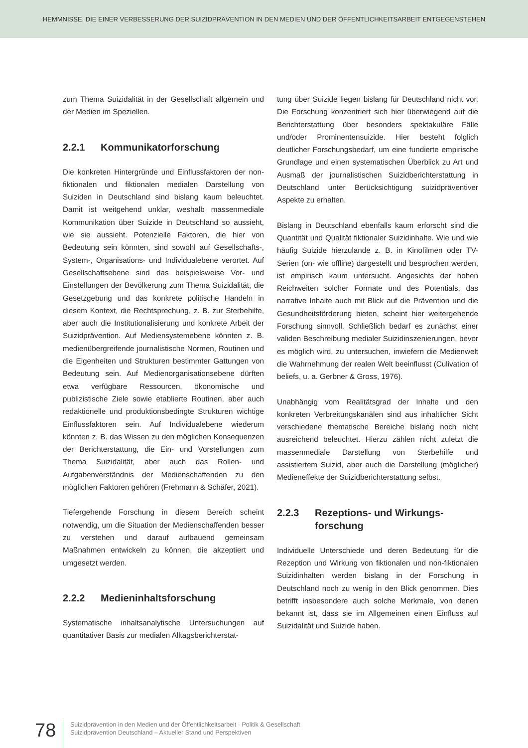HEMMNISSE, DIE EINER VERBESSERUNG DER SUIZIDPRÄVENTION IN DEN MEDIEN UND DER ÖFFENTLICHKEITSARBEIT ENTGEGENSTEHEN
zum Thema Suizidalität in der Gesellschaft allgemein und der Medien im Speziellen.
2.2.1 Kommunikatorforschung
Die konkreten Hintergründe und Einflussfaktoren der non-fiktionalen und fiktionalen medialen Darstellung von Suiziden in Deutschland sind bislang kaum beleuchtet. Damit ist weitgehend unklar, weshalb massenmediale Kommunikation über Suizide in Deutschland so aussieht, wie sie aussieht. Potenzielle Faktoren, die hier von Bedeutung sein könnten, sind sowohl auf Gesellschafts-, System-, Organisations- und Individualebene verortet. Auf Gesellschaftsebene sind das beispielsweise Vor- und Einstellungen der Bevölkerung zum Thema Suizidalität, die Gesetzgebung und das konkrete politische Handeln in diesem Kontext, die Rechtsprechung, z. B. zur Sterbehilfe, aber auch die Institutionalisierung und konkrete Arbeit der Suizidprävention. Auf Mediensystemebene könnten z. B. medienübergreifende journalistische Normen, Routinen und die Eigenheiten und Strukturen bestimmter Gattungen von Bedeutung sein. Auf Medienorganisationsebene dürften etwa verfügbare Ressourcen, ökonomische und publizistische Ziele sowie etablierte Routinen, aber auch redaktionelle und produktionsbedingte Strukturen wichtige Einflussfaktoren sein. Auf Individualebene wiederum könnten z. B. das Wissen zu den möglichen Konsequenzen der Berichterstattung, die Ein- und Vorstellungen zum Thema Suizidalität, aber auch das Rollen- und Aufgabenverständnis der Medienschaffenden zu den möglichen Faktoren gehören (Frehmann & Schäfer, 2021).
Tiefergehende Forschung in diesem Bereich scheint notwendig, um die Situation der Medienschaffenden besser zu verstehen und darauf aufbauend gemeinsam Maßnahmen entwickeln zu können, die akzeptiert und umgesetzt werden.
2.2.2 Medieninhaltsforschung
Systematische inhaltsanalytische Untersuchungen auf quantitativer Basis zur medialen Alltagsberichterstat-
tung über Suizide liegen bislang für Deutschland nicht vor. Die Forschung konzentriert sich hier überwiegend auf die Berichterstattung über besonders spektakuläre Fälle und/oder Prominentensuizide. Hier besteht folglich deutlicher Forschungsbedarf, um eine fundierte empirische Grundlage und einen systematischen Überblick zu Art und Ausmaß der journalistischen Suizidberichterstattung in Deutschland unter Berücksichtigung suizidpräventiver Aspekte zu erhalten.
Bislang in Deutschland ebenfalls kaum erforscht sind die Quantität und Qualität fiktionaler Suizidinhalte. Wie und wie häufig Suizide hierzulande z. B. in Kinofilmen oder TV-Serien (on- wie offline) dargestellt und besprochen werden, ist empirisch kaum untersucht. Angesichts der hohen Reichweiten solcher Formate und des Potentials, das narrative Inhalte auch mit Blick auf die Prävention und die Gesundheitsförderung bieten, scheint hier weitergehende Forschung sinnvoll. Schließlich bedarf es zunächst einer validen Beschreibung medialer Suizidinszenierungen, bevor es möglich wird, zu untersuchen, inwiefern die Medienwelt die Wahrnehmung der realen Welt beeinflusst (Culivation of beliefs, u. a. Gerbner & Gross, 1976).
Unabhängig vom Realitätsgrad der Inhalte und den konkreten Verbreitungskanälen sind aus inhaltlicher Sicht verschiedene thematische Bereiche bislang noch nicht ausreichend beleuchtet. Hierzu zählen nicht zuletzt die massenmediale Darstellung von Sterbehilfe und assistiertem Suizid, aber auch die Darstellung (möglicher) Medieneffekte der Suizidberichterstattung selbst.
2.2.3 Rezeptions- und Wirkungs-
forschung
Individuelle Unterschiede und deren Bedeutung für die Rezeption und Wirkung von fiktionalen und non-fiktionalen Suizidinhalten werden bislang in der Forschung in Deutschland noch zu wenig in den Blick genommen. Dies betrifft insbesondere auch solche Merkmale, von denen bekannt ist, dass sie im Allgemeinen einen Einfluss auf Suizidalität und Suizide haben.
78
Suizidprävention in den Medien und der Öffentlichkeitsarbeit · Politik & Gesellschaft
Suizidprävention Deutschland – Aktueller Stand und Perspektiven